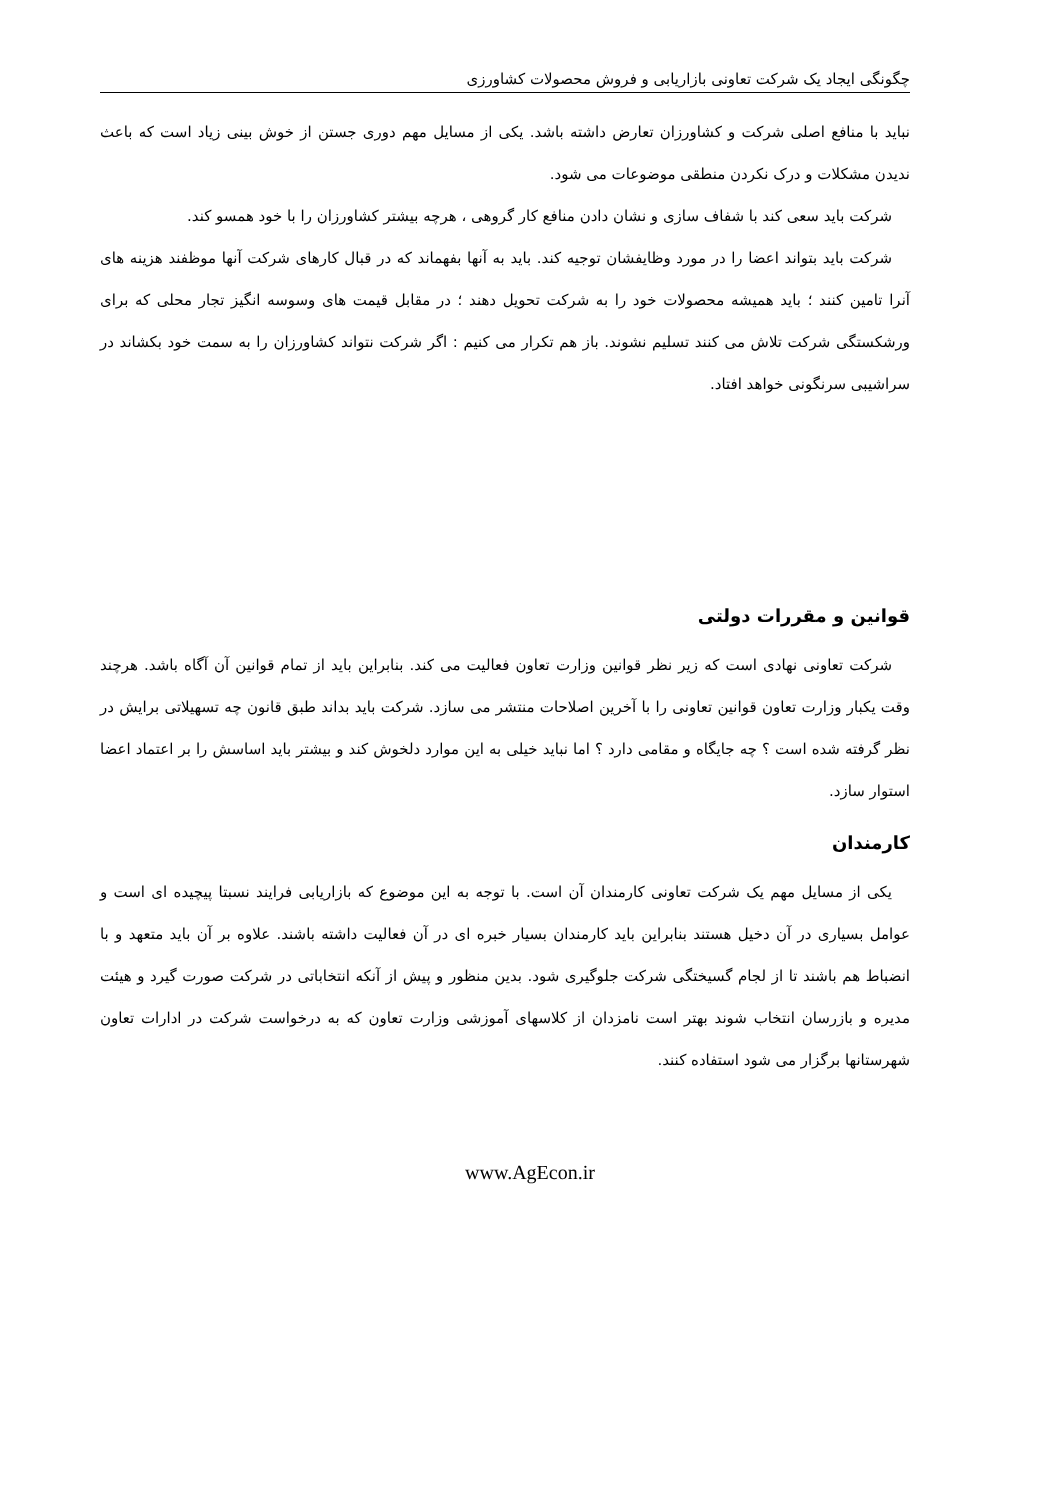چگونگی ایجاد یک شرکت تعاونی بازاریابی و فروش محصولات کشاورزی
نباید با منافع اصلی شرکت و کشاورزان تعارض داشته باشد. یکی از مسایل مهم دوری جستن از خوش بینی زیاد است که باعث ندیدن مشکلات و درک نکردن منطقی موضوعات می شود.
شرکت باید سعی کند با شفاف سازی و نشان دادن منافع کار گروهی ، هرچه بیشتر کشاورزان را با خود همسو کند.
شرکت باید بتواند اعضا را در مورد وظایفشان توجیه کند. باید به آنها بفهماند که در قبال کارهای شرکت آنها موظفند هزینه های آنرا تامین کنند ؛ باید همیشه محصولات خود را به شرکت تحویل دهند ؛ در مقابل قیمت های وسوسه انگیز تجار محلی که برای ورشکستگی شرکت تلاش می کنند تسلیم نشوند. باز هم تکرار می کنیم : اگر شرکت نتواند کشاورزان را به سمت خود بکشاند در سراشیبی سرنگونی خواهد افتاد.
قوانین و مقررات دولتی
شرکت تعاونی نهادی است که زیر نظر قوانین وزارت تعاون فعالیت می کند. بنابراین باید از تمام قوانین آن آگاه باشد. هرچند وقت یکبار وزارت تعاون قوانین تعاونی را با آخرین اصلاحات منتشر می سازد. شرکت باید بداند طبق قانون چه تسهیلاتی برایش در نظر گرفته شده است ؟ چه جایگاه و مقامی دارد ؟ اما نباید خیلی به این موارد دلخوش کند و بیشتر باید اساسش را بر اعتماد اعضا استوار سازد.
کارمندان
یکی از مسایل مهم یک شرکت تعاونی کارمندان آن است. با توجه به این موضوع که بازاریابی فرایند نسبتا پیچیده ای است و عوامل بسیاری در آن دخیل هستند بنابراین باید کارمندان بسیار خبره ای در آن فعالیت داشته باشند. علاوه بر آن باید متعهد و با انضباط هم باشند تا از لجام گسیختگی شرکت جلوگیری شود. بدین منظور و پیش از آنکه انتخاباتی در شرکت صورت گیرد و هیئت مدیره و بازرسان انتخاب شوند بهتر است نامزدان از کلاسهای آموزشی وزارت تعاون که به درخواست شرکت در ادارات تعاون شهرستانها برگزار می شود استفاده کنند.
www.AgEcon.ir